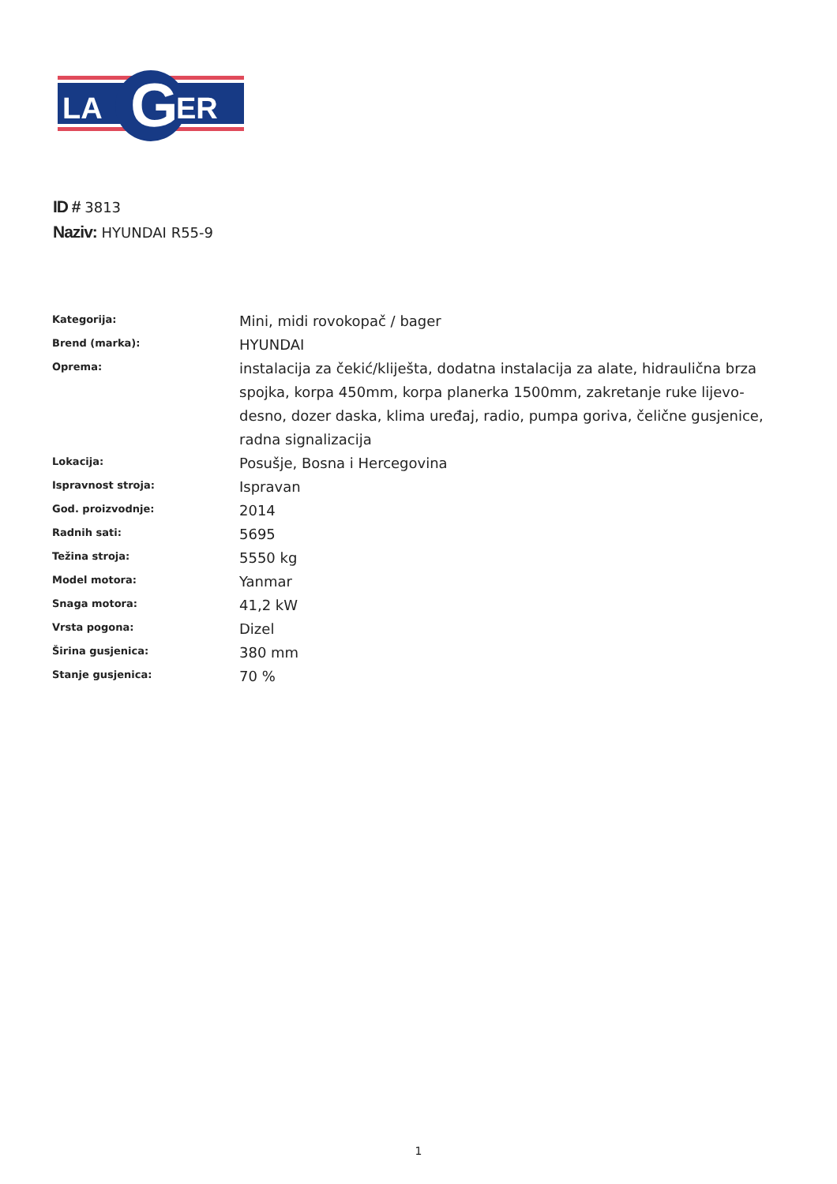LA
G
ER
ID # 3813
Naziv: HYUNDAI R55-9
| Kategorija: | Mini, midi rovokopač / bager |
| Brend (marka): | HYUNDAI |
| Oprema: | instalacija za čekić/kliješta, dodatna instalacija za alate, hidraulična brza spojka, korpa 450mm, korpa planerka 1500mm, zakretanje ruke lijevo-desno, dozer daska, klima uređaj, radio, pumpa goriva, čelične gusjenice, radna signalizacija |
| Lokacija: | Posušje, Bosna i Hercegovina |
| Ispravnost stroja: | Ispravan |
| God. proizvodnje: | 2014 |
| Radnih sati: | 5695 |
| Težina stroja: | 5550 kg |
| Model motora: | Yanmar |
| Snaga motora: | 41,2 kW |
| Vrsta pogona: | Dizel |
| Širina gusjenica: | 380 mm |
| Stanje gusjenica: | 70 % |
1